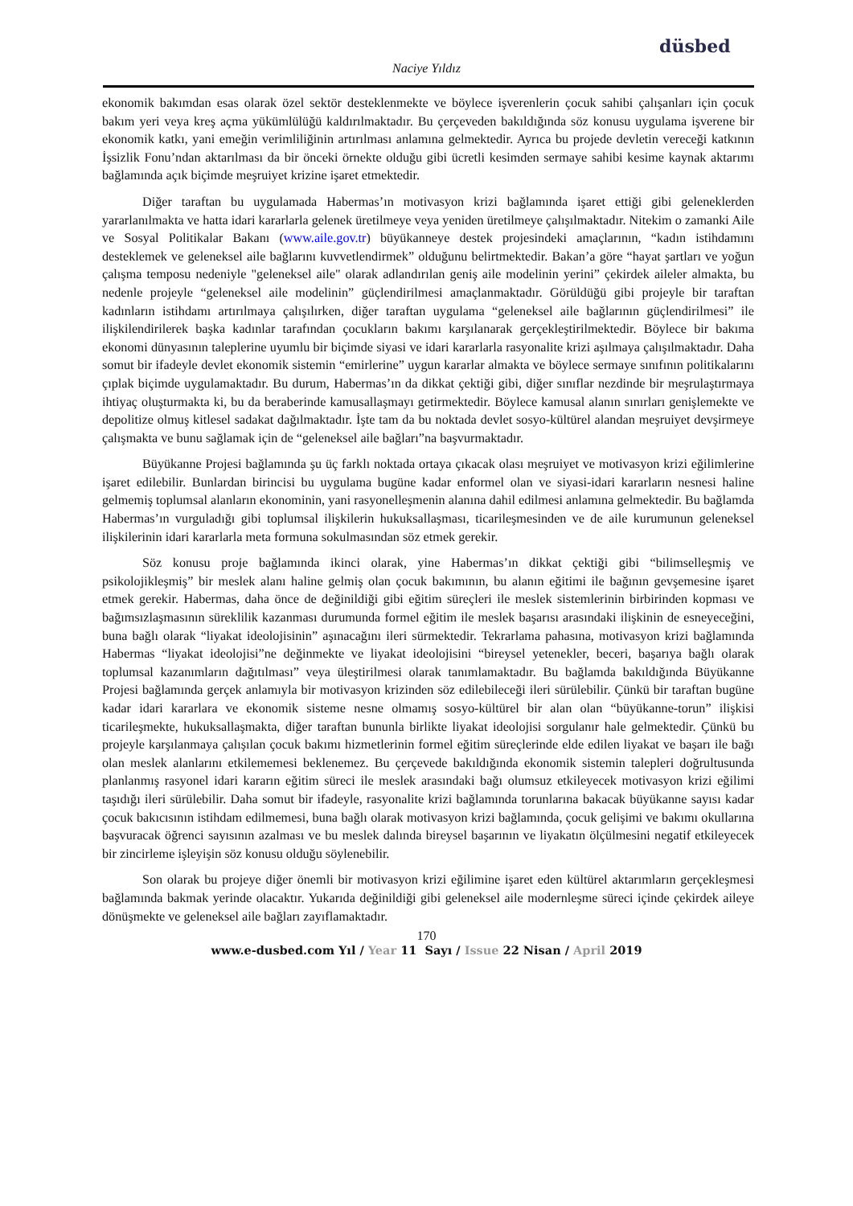düsbed
Naciye Yıldız
ekonomik bakımdan esas olarak özel sektör desteklenmekte ve böylece işverenlerin çocuk sahibi çalışanları için çocuk bakım yeri veya kreş açma yükümlülüğü kaldırılmaktadır. Bu çerçeveden bakıldığında söz konusu uygulama işverene bir ekonomik katkı, yani emeğin verimliliğinin artırılması anlamına gelmektedir. Ayrıca bu projede devletin vereceği katkının İşsizlik Fonu’ndan aktarılması da bir önceki örnekte olduğu gibi ücretli kesimden sermaye sahibi kesime kaynak aktarımı bağlamında açık biçimde meşruiyet krizine işaret etmektedir.
Diğer taraftan bu uygulamada Habermas’ın motivasyon krizi bağlamında işaret ettiği gibi geleneklerden yararlanılmakta ve hatta idari kararlarla gelenek üretilmeye veya yeniden üretilmeye çalışılmaktadır. Nitekim o zamanki Aile ve Sosyal Politikalar Bakanı (www.aile.gov.tr) büyükanneye destek projesindeki amaçlarının, “kadın istihdamını desteklemek ve geleneksel aile bağlarını kuvvetlendirmek” olduğunu belirtmektedir. Bakan’a göre “hayat şartları ve yoğun çalışma temposu nedeniyle "geleneksel aile" olarak adlandırılan geniş aile modelinin yerini” çekirdek aileler almakta, bu nedenle projeyle “geleneksel aile modelinin” güçlendirilmesi amaçlanmaktadır. Görüldüğü gibi projeyle bir taraftan kadınların istihdamı artırılmaya çalışılırken, diğer taraftan uygulama “geleneksel aile bağlarının güçlendirilmesi” ile ilişkilendirilerek başka kadınlar tarafından çocukların bakımı karşılanarak gerçekleştirilmektedir. Böylece bir bakıma ekonomi dünyasının taleplerine uyumlu bir biçimde siyasi ve idari kararlarla rasyonalite krizi aşılmaya çalışılmaktadır. Daha somut bir ifadeyle devlet ekonomik sistemin “emirlerine” uygun kararlar almakta ve böylece sermaye sınıfının politikalarını çıplak biçimde uygulamaktadır. Bu durum, Habermas’ın da dikkat çektiği gibi, diğer sınıflar nezdinde bir meşrulaştırmaya ihtiyaç oluşturmakta ki, bu da beraberinde kamusallaşmayı getirmektedir. Böylece kamusal alanın sınırları genişlemekte ve depolitize olmuş kitlesel sadakat dağılmaktadır. İşte tam da bu noktada devlet sosyo-kültürel alandan meşruiyet devşirmeye çalışmakta ve bunu sağlamak için de “geleneksel aile bağları”na başvurmaktadır.
Büyükanne Projesi bağlamında şu üç farklı noktada ortaya çıkacak olası meşruiyet ve motivasyon krizi eğilimlerine işaret edilebilir. Bunlardan birincisi bu uygulama bugüne kadar enformel olan ve siyasi-idari kararların nesnesi haline gelmemiş toplumsal alanların ekonominin, yani rasyonelleşmenin alanına dahil edilmesi anlamına gelmektedir. Bu bağlamda Habermas’ın vurguladığı gibi toplumsal ilişkilerin hukuksallaşması, ticarileşmesinden ve de aile kurumunun geleneksel ilişkilerinin idari kararlarla meta formuna sokulmasından söz etmek gerekir.
Söz konusu proje bağlamında ikinci olarak, yine Habermas’ın dikkat çektiği gibi “bilimselleşmiş ve psikolojikleşmiş” bir meslek alanı haline gelmiş olan çocuk bakımının, bu alanın eğitimi ile bağının gevşemesine işaret etmek gerekir. Habermas, daha önce de değinildiği gibi eğitim süreçleri ile meslek sistemlerinin birbirinden kopması ve bağımsızlaşmasının süreklilik kazanması durumunda formel eğitim ile meslek başarısı arasındaki ilişkinin de esneyeceğini, buna bağlı olarak “liyakat ideolojisinin” aşınacağını ileri sürmektedir. Tekrarlama pahasına, motivasyon krizi bağlamında Habermas “liyakat ideolojisi”ne değinmekte ve liyakat ideolojisini “bireysel yetenekler, beceri, başarıya bağlı olarak toplumsal kazanımların dağıtılması” veya üleştirilmesi olarak tanımlamaktadır. Bu bağlamda bakıldığında Büyükanne Projesi bağlamında gerçek anlamıyla bir motivasyon krizinden söz edilebileceği ileri sürülebilir. Çünkü bir taraftan bugüne kadar idari kararlara ve ekonomik sisteme nesne olmamış sosyo-kültürel bir alan olan “büyükanne-torun” ilişkisi ticarileşmekte, hukuksallaşmakta, diğer taraftan bununla birlikte liyakat ideolojisi sorgulanır hale gelmektedir. Çünkü bu projeyle karşılanmaya çalışılan çocuk bakımı hizmetlerinin formel eğitim süreçlerinde elde edilen liyakat ve başarı ile bağı olan meslek alanlarını etkilememesi beklenemez. Bu çerçevede bakıldığında ekonomik sistemin talepleri doğrultusunda planlanmış rasyonel idari kararın eğitim süreci ile meslek arasındaki bağı olumsuz etkileyecek motivasyon krizi eğilimi taşıdığı ileri sürülebilir. Daha somut bir ifadeyle, rasyonalite krizi bağlamında torunlarına bakacak büyükanne sayısı kadar çocuk bakıcısının istihdam edilmemesi, buna bağlı olarak motivasyon krizi bağlamında, çocuk gelişimi ve bakımı okullarına başvuracak öğrenci sayısının azalması ve bu meslek dalında bireysel başarının ve liyakatın ölçülmesini negatif etkileyecek bir zincirleme işleyişin söz konusu olduğu söylenebilir.
Son olarak bu projeye diğer önemli bir motivasyon krizi eğilimine işaret eden kültürel aktarımların gerçekleşmesi bağlamında bakmak yerinde olacaktır. Yukarıda değinildiği gibi geleneksel aile modernleşme süreci içinde çekirdek aileye dönüşmekte ve geleneksel aile bağları zayıflamaktadır.
170
www.e-dusbed.com Yıl / Year 11 Sayı / Issue 22 Nisan / April 2019